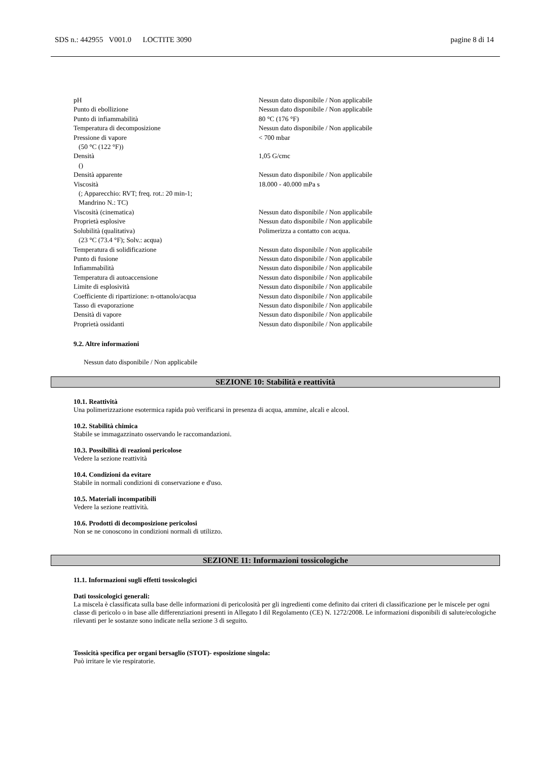SDS n.: 442955 V001.0 LOCTITE 3090 pagine 8 di 14
| pH | Nessun dato disponibile / Non applicabile |
| Punto di ebollizione | Nessun dato disponibile / Non applicabile |
| Punto di infiammabilità | 80 °C (176 °F) |
| Temperatura di decomposizione | Nessun dato disponibile / Non applicabile |
| Pressione di vapore | < 700 mbar |
| (50 °C (122 °F)) | |
| Densità | 1,05 G/cmc |
| () | |
| Densità apparente | Nessun dato disponibile / Non applicabile |
| Viscosità | 18.000 - 40.000 mPa s |
| (; Apparecchio: RVT; freq. rot.: 20 min-1; Mandrino N.: TC) | |
| Viscosità (cinematica) | Nessun dato disponibile / Non applicabile |
| Proprietà esplosive | Nessun dato disponibile / Non applicabile |
| Solubilità (qualitativa) | Polimerizza a contatto con acqua. |
| (23 °C (73.4 °F); Solv.: acqua) | |
| Temperatura di solidificazione | Nessun dato disponibile / Non applicabile |
| Punto di fusione | Nessun dato disponibile / Non applicabile |
| Infiammabilità | Nessun dato disponibile / Non applicabile |
| Temperatura di autoaccensione | Nessun dato disponibile / Non applicabile |
| Limite di esplosività | Nessun dato disponibile / Non applicabile |
| Coefficiente di ripartizione: n-ottanolo/acqua | Nessun dato disponibile / Non applicabile |
| Tasso di evaporazione | Nessun dato disponibile / Non applicabile |
| Densità di vapore | Nessun dato disponibile / Non applicabile |
| Proprietà ossidanti | Nessun dato disponibile / Non applicabile |
9.2. Altre informazioni
Nessun dato disponibile / Non applicabile
SEZIONE 10: Stabilità e reattività
10.1. Reattività
Una polimerizzazione esotermica rapida può verificarsi in presenza di acqua, ammine, alcali e alcool.
10.2. Stabilità chimica
Stabile se immagazzinato osservando le raccomandazioni.
10.3. Possibilità di reazioni pericolose
Vedere la sezione reattività
10.4. Condizioni da evitare
Stabile in normali condizioni di conservazione e d'uso.
10.5. Materiali incompatibili
Vedere la sezione reattività.
10.6. Prodotti di decomposizione pericolosi
Non se ne conoscono in condizioni normali di utilizzo.
SEZIONE 11: Informazioni tossicologiche
11.1. Informazioni sugli effetti tossicologici
Dati tossicologici generali:
La miscela è classificata sulla base delle informazioni di pericolosità per gli ingredienti come definito dai criteri di classificazione per le miscele per ogni classe di pericolo o in base alle differenziazioni presenti in Allegato I dil Regolamento (CE) N. 1272/2008. Le informazioni disponibili di salute/ecologiche rilevanti per le sostanze sono indicate nella sezione 3 di seguito.
Tossicità specifica per organi bersaglio (STOT)- esposizione singola:
Può irritare le vie respiratorie.